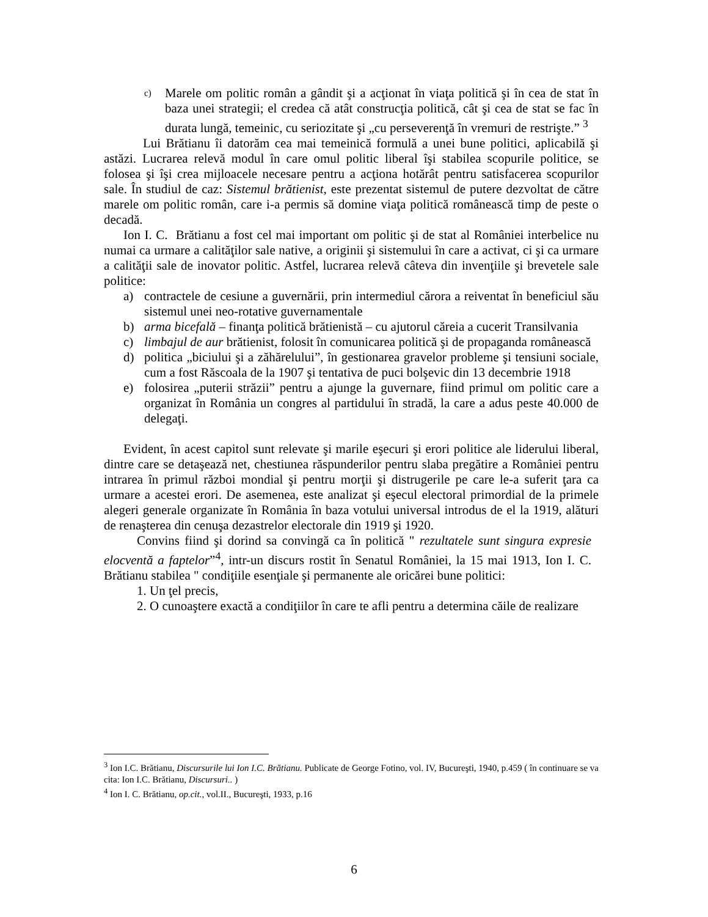c) Marele om politic român a gândit şi a acţionat în viaţa politică şi în cea de stat în baza unei strategii; el credea că atât construcţia politică, cât şi cea de stat se fac în durata lungă, temeinic, cu seriozitate şi „cu perseverenţă în vremuri de restrişte.” <sup>3</sup>
Lui Brătianu îi datorăm cea mai temeinică formulă a unei bune politici, aplicabilă şi astăzi. Lucrarea relevă modul în care omul politic liberal îşi stabilea scopurile politice, se folosea şi îşi crea mijloacele necesare pentru a acţiona hotărât pentru satisfacerea scopurilor sale. În studiul de caz: Sistemul brătienist, este prezentat sistemul de putere dezvoltat de către marele om politic român, care i-a permis să domine viaţa politică românească timp de peste o decadă.
Ion I. C. Brătianu a fost cel mai important om politic şi de stat al României interbelice nu numai ca urmare a calităţilor sale native, a originii şi sistemului în care a activat, ci şi ca urmare a calităţii sale de inovator politic. Astfel, lucrarea relevă câteva din invenţiile şi brevetele sale politice:
a) contractele de cesiune a guvernării, prin intermediul cărora a reiventat în beneficiul său sistemul unei neo-rotative guvernamentale
b) arma bicefală – finanţa politică brătienistă – cu ajutorul căreia a cucerit Transilvania
c) limbajul de aur brătienist, folosit în comunicarea politică şi de propaganda românească
d) politica „biciului şi a zăhărelului”, în gestionarea gravelor probleme şi tensiuni sociale, cum a fost Răscoala de la 1907 şi tentativa de puci bolşevic din 13 decembrie 1918
e) folosirea „puterii străzii” pentru a ajunge la guvernare, fiind primul om politic care a organizat în România un congres al partidului în stradă, la care a adus peste 40.000 de delegaţi.
Evident, în acest capitol sunt relevate şi marile eşecuri şi erori politice ale liderului liberal, dintre care se detaşează net, chestiunea răspunderilor pentru slaba pregătire a României pentru intrarea în primul război mondial şi pentru morţii şi distrugerile pe care le-a suferit ţara ca urmare a acestei erori. De asemenea, este analizat şi eşecul electoral primordial de la primele alegeri generale organizate în România în baza votului universal introdus de el la 1919, alături de renaşterea din cenuşa dezastrelor electorale din 1919 şi 1920.
Convins fiind şi dorind sa convingă ca în politică " rezultatele sunt singura expresie elocventă a faptelor”<sup>4</sup>, intr-un discurs rostit în Senatul României, la 15 mai 1913, Ion I. C. Brătianu stabilea " condiţiile esenţiale şi permanente ale oricărei bune politici:
1. Un ţel precis,
2. O cunoaştere exactă a condiţiilor în care te afli pentru a determina căile de realizare
<sup>3</sup> Ion I.C. Brătianu, Discursurile lui Ion I.C. Brătianu. Publicate de George Fotino, vol. IV, Bucureşti, 1940, p.459 ( în continuare se va cita: Ion I.C. Brătianu, Discursuri.. )
<sup>4</sup> Ion I. C. Brătianu, op.cit., vol.II., Bucureşti, 1933, p.16
6